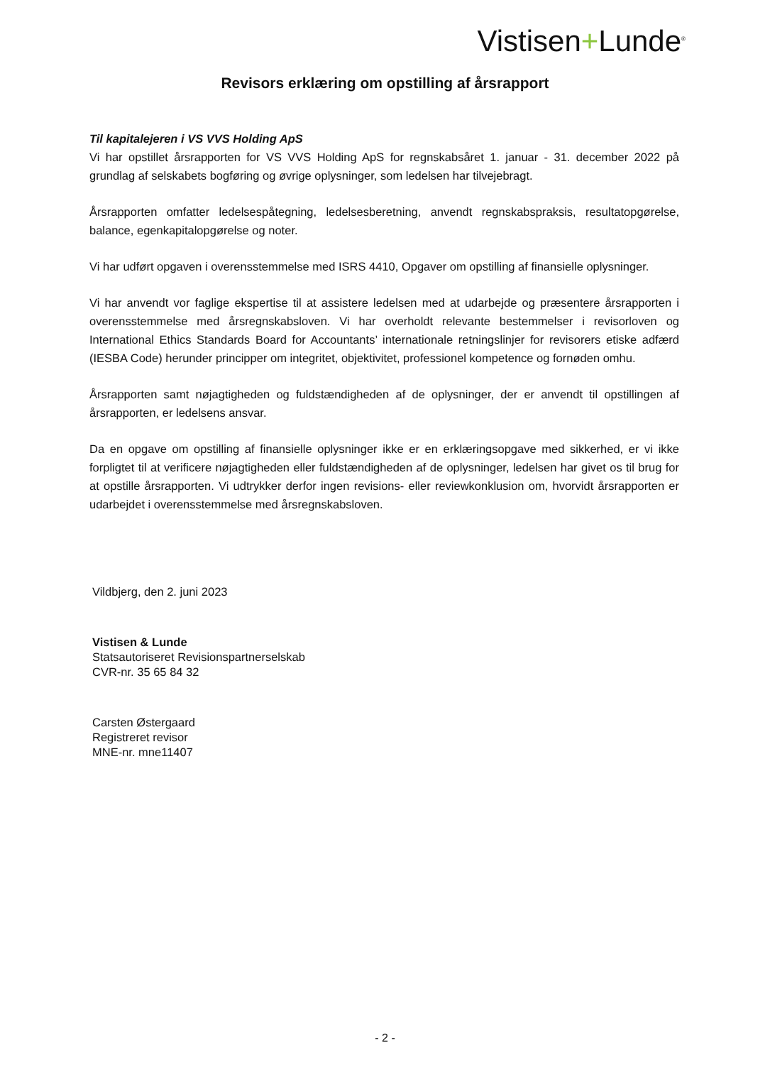Vistisen+Lunde<sup>®</sup>
Revisors erklæring om opstilling af årsrapport
Til kapitalejeren i VS VVS Holding ApS
Vi har opstillet årsrapporten for VS VVS Holding ApS for regnskabsåret 1. januar - 31. december 2022 på grundlag af selskabets bogføring og øvrige oplysninger, som ledelsen har tilvejebragt.
Årsrapporten omfatter ledelsespåtegning, ledelsesberetning, anvendt regnskabspraksis, resultatopgørelse, balance, egenkapitalopgørelse og noter.
Vi har udført opgaven i overensstemmelse med ISRS 4410, Opgaver om opstilling af finansielle oplysninger.
Vi har anvendt vor faglige ekspertise til at assistere ledelsen med at udarbejde og præsentere årsrapporten i overensstemmelse med årsregnskabsloven. Vi har overholdt relevante bestemmelser i revisorloven og International Ethics Standards Board for Accountants’ internationale retningslinjer for revisorers etiske adfærd (IESBA Code) herunder principper om integritet, objektivitet, professionel kompetence og fornøden omhu.
Årsrapporten samt nøjagtigheden og fuldstændigheden af de oplysninger, der er anvendt til opstillingen af årsrapporten, er ledelsens ansvar.
Da en opgave om opstilling af finansielle oplysninger ikke er en erklæringsopgave med sikkerhed, er vi ikke forpligtet til at verificere nøjagtigheden eller fuldstændigheden af de oplysninger, ledelsen har givet os til brug for at opstille årsrapporten. Vi udtrykker derfor ingen revisions- eller reviewkonklusion om, hvorvidt årsrapporten er udarbejdet i overensstemmelse med årsregnskabsloven.
Vildbjerg, den 2. juni 2023
Vistisen & Lunde
Statsautoriseret Revisionspartnerselskab
CVR-nr. 35 65 84 32
Carsten Østergaard
Registreret revisor
MNE-nr. mne11407
- 2 -